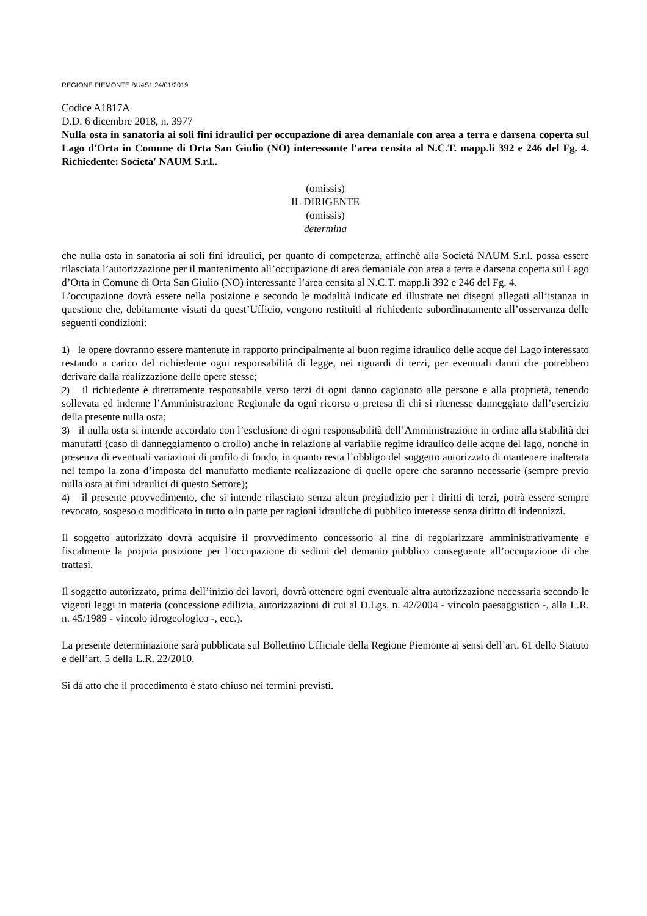REGIONE PIEMONTE BU4S1 24/01/2019
Codice A1817A
D.D. 6 dicembre 2018, n. 3977
Nulla osta in sanatoria ai soli fini idraulici per occupazione di area demaniale con area a terra e darsena coperta sul Lago d'Orta in Comune di Orta San Giulio (NO) interessante l'area censita al N.C.T. mapp.li 392 e 246 del Fg. 4. Richiedente: Societa' NAUM S.r.l..
(omissis)
IL DIRIGENTE
(omissis)
determina
che nulla osta in sanatoria ai soli fini idraulici, per quanto di competenza, affinché alla Società NAUM S.r.l. possa essere rilasciata l’autorizzazione per il mantenimento all’occupazione di area demaniale con area a terra e darsena coperta sul Lago d’Orta in Comune di Orta San Giulio (NO) interessante l’area censita al N.C.T. mapp.li 392 e 246 del Fg. 4.
L’occupazione dovrà essere nella posizione e secondo le modalità indicate ed illustrate nei disegni allegati all’istanza in questione che, debitamente vistati da quest’Ufficio, vengono restituiti al richiedente subordinatamente all’osservanza delle seguenti condizioni:
1) le opere dovranno essere mantenute in rapporto principalmente al buon regime idraulico delle acque del Lago interessato restando a carico del richiedente ogni responsabilità di legge, nei riguardi di terzi, per eventuali danni che potrebbero derivare dalla realizzazione delle opere stesse;
2) il richiedente è direttamente responsabile verso terzi di ogni danno cagionato alle persone e alla proprietà, tenendo sollevata ed indenne l’Amministrazione Regionale da ogni ricorso o pretesa di chi si ritenesse danneggiato dall’esercizio della presente nulla osta;
3) il nulla osta si intende accordato con l’esclusione di ogni responsabilità dell’Amministrazione in ordine alla stabilità dei manufatti (caso di danneggiamento o crollo) anche in relazione al variabile regime idraulico delle acque del lago, nonchè in presenza di eventuali variazioni di profilo di fondo, in quanto resta l’obbligo del soggetto autorizzato di mantenere inalterata nel tempo la zona d’imposta del manufatto mediante realizzazione di quelle opere che saranno necessarie (sempre previo nulla osta ai fini idraulici di questo Settore);
4) il presente provvedimento, che si intende rilasciato senza alcun pregiudizio per i diritti di terzi, potrà essere sempre revocato, sospeso o modificato in tutto o in parte per ragioni idrauliche di pubblico interesse senza diritto di indennizzi.
Il soggetto autorizzato dovrà acquisire il provvedimento concessorio al fine di regolarizzare amministrativamente e fiscalmente la propria posizione per l’occupazione di sedimi del demanio pubblico conseguente all’occupazione di che trattasi.
Il soggetto autorizzato, prima dell’inizio dei lavori, dovrà ottenere ogni eventuale altra autorizzazione necessaria secondo le vigenti leggi in materia (concessione edilizia, autorizzazioni di cui al D.Lgs. n. 42/2004 - vincolo paesaggistico -, alla L.R. n. 45/1989 - vincolo idrogeologico -, ecc.).
La presente determinazione sarà pubblicata sul Bollettino Ufficiale della Regione Piemonte ai sensi dell’art. 61 dello Statuto e dell’art. 5 della L.R. 22/2010.
Si dà atto che il procedimento è stato chiuso nei termini previsti.